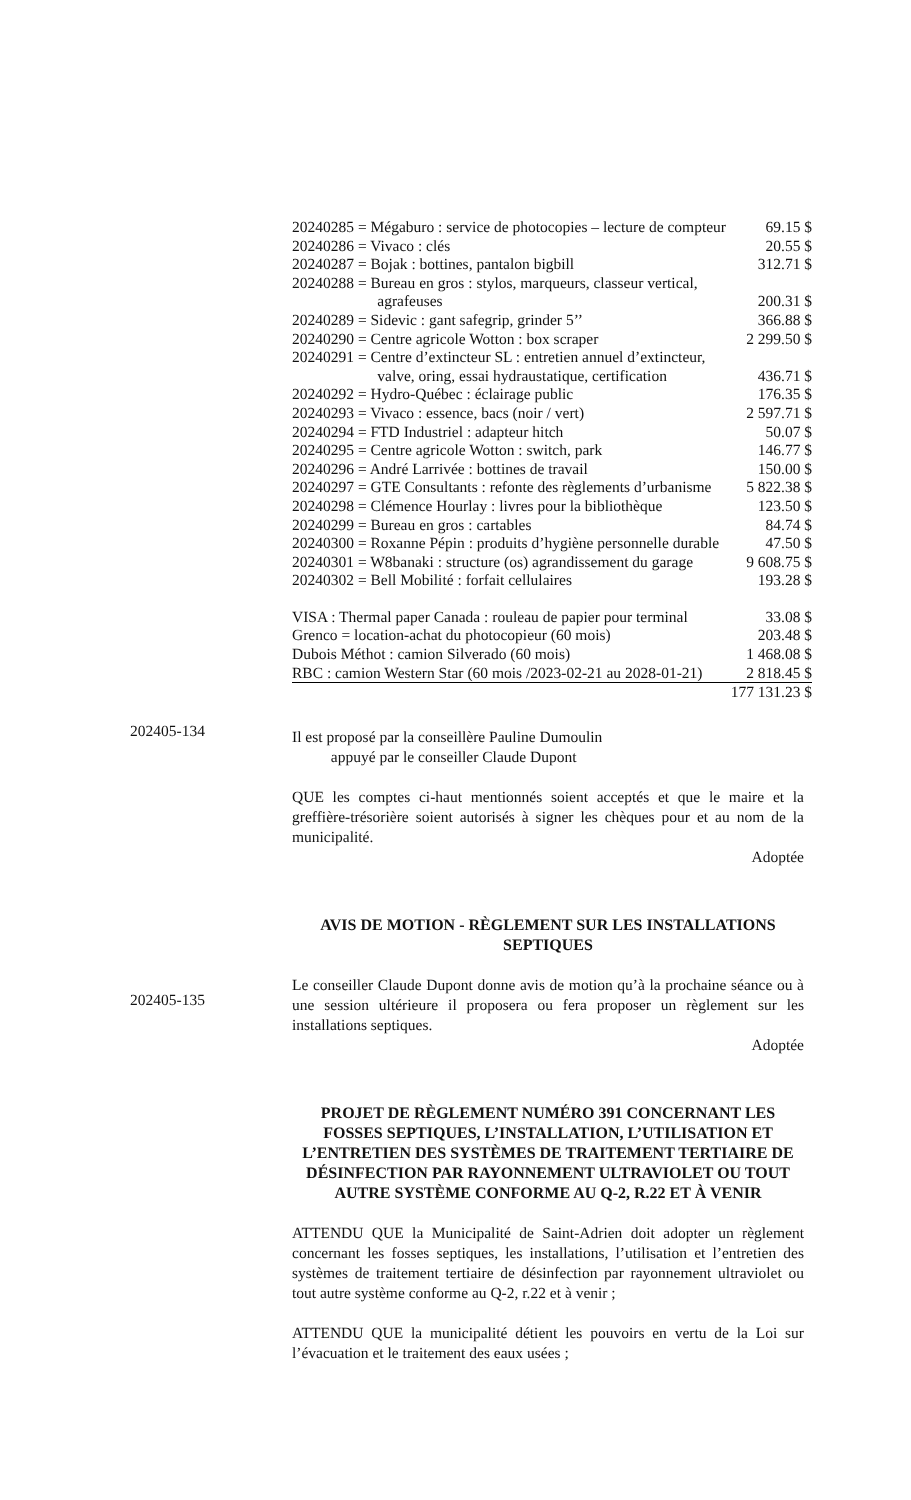| 20240285 = Mégaburo : service de photocopies – lecture de compteur | 69.15 $ |
| 20240286 = Vivaco : clés | 20.55 $ |
| 20240287 = Bojak : bottines, pantalon bigbill | 312.71 $ |
| 20240288 = Bureau en gros : stylos, marqueurs, classeur vertical, agrafeuses | 200.31 $ |
| 20240289 = Sidevic : gant safegrip, grinder 5’’ | 366.88 $ |
| 20240290 = Centre agricole Wotton : box scraper | 2 299.50 $ |
| 20240291 = Centre d’extincteur SL : entretien annuel d’extincteur, valve, oring, essai hydraustatique, certification | 436.71 $ |
| 20240292 = Hydro-Québec : éclairage public | 176.35 $ |
| 20240293 = Vivaco : essence, bacs (noir / vert) | 2 597.71 $ |
| 20240294 = FTD Industriel : adapteur hitch | 50.07 $ |
| 20240295 = Centre agricole Wotton : switch, park | 146.77 $ |
| 20240296 = André Larrivée : bottines de travail | 150.00 $ |
| 20240297 = GTE Consultants : refonte des règlements d’urbanisme | 5 822.38 $ |
| 20240298 = Clémence Hourlay : livres pour la bibliothèque | 123.50 $ |
| 20240299 = Bureau en gros : cartables | 84.74 $ |
| 20240300 = Roxanne Pépin : produits d’hygiène personnelle durable | 47.50 $ |
| 20240301 = W8banaki : structure (os) agrandissement du garage | 9 608.75 $ |
| 20240302 = Bell Mobilité : forfait cellulaires | 193.28 $ |
| VISA : Thermal paper Canada : rouleau de papier pour terminal | 33.08 $ |
| Grenco = location-achat du photocopieur (60 mois) | 203.48 $ |
| Dubois Méthot : camion Silverado (60 mois) | 1 468.08 $ |
| RBC : camion Western Star (60 mois /2023-02-21 au 2028-01-21) | 2 818.45 $ |
| | 177 131.23 $ |
202405-134
Il est proposé par la conseillère Pauline Dumoulin
appuyé par le conseiller Claude Dupont
QUE les comptes ci-haut mentionnés soient acceptés et que le maire et la greffière-trésorière soient autorisés à signer les chèques pour et au nom de la municipalité.
Adoptée
AVIS DE MOTION - RÈGLEMENT SUR LES INSTALLATIONS SEPTIQUES
202405-135
Le conseiller Claude Dupont donne avis de motion qu’à la prochaine séance ou à une session ultérieure il proposera ou fera proposer un règlement sur les installations septiques.
Adoptée
PROJET DE RÈGLEMENT NUMÉRO 391 CONCERNANT LES FOSSES SEPTIQUES, L’INSTALLATION, L’UTILISATION ET L’ENTRETIEN DES SYSTÈMES DE TRAITEMENT TERTIAIRE DE DÉSINFECTION PAR RAYONNEMENT ULTRAVIOLET OU TOUT AUTRE SYSTÈME CONFORME AU Q-2, R.22 ET À VENIR
ATTENDU QUE la Municipalité de Saint-Adrien doit adopter un règlement concernant les fosses septiques, les installations, l’utilisation et l’entretien des systèmes de traitement tertiaire de désinfection par rayonnement ultraviolet ou tout autre système conforme au Q-2, r.22 et à venir ;
ATTENDU QUE la municipalité détient les pouvoirs en vertu de la Loi sur l’évacuation et le traitement des eaux usées ;